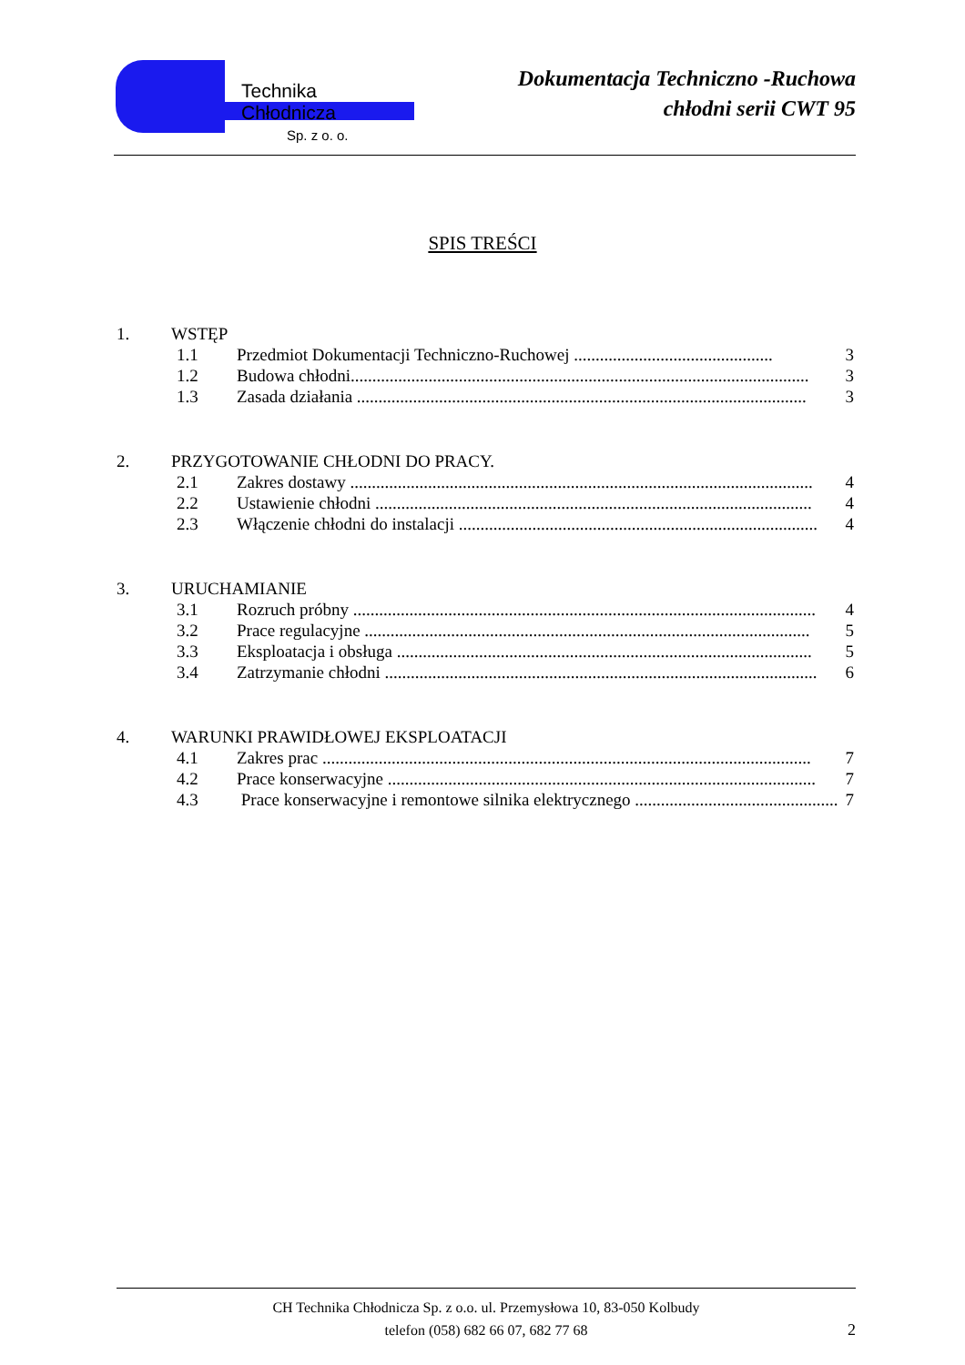Technika Chłodnicza
Sp. z o. o.
Dokumentacja Techniczno -Ruchowa
chłodni serii CWT 95
SPIS TREŚCI
1. WSTĘP
1.1 Przedmiot Dokumentacji Techniczno-Ruchowej .............................................. 3
1.2 Budowa chłodni.......................................................................................................... 3
1.3 Zasada działania ........................................................................................................ 3
2. PRZYGOTOWANIE CHŁODNI DO PRACY.
2.1 Zakres dostawy ........................................................................................................... 4
2.2 Ustawienie chłodni ..................................................................................................... 4
2.3 Włączenie chłodni do instalacji ................................................................................... 4
3. URUCHAMIANIE
3.1 Rozruch próbny ........................................................................................................... 4
3.2 Prace regulacyjne ....................................................................................................... 5
3.3 Eksploatacja i obsługa ................................................................................................ 5
3.4 Zatrzymanie chłodni .................................................................................................... 6
4. WARUNKI PRAWIDŁOWEJ EKSPLOATACJI
4.1 Zakres prac ................................................................................................................. 7
4.2 Prace konserwacyjne ................................................................................................... 7
4.3 Prace konserwacyjne i remontowe silnika elektrycznego ................................................ 7
CH Technika Chłodnicza Sp. z o.o. ul. Przemysłowa 10, 83-050 Kolbudy
telefon (058) 682 66 07, 682 77 68
2